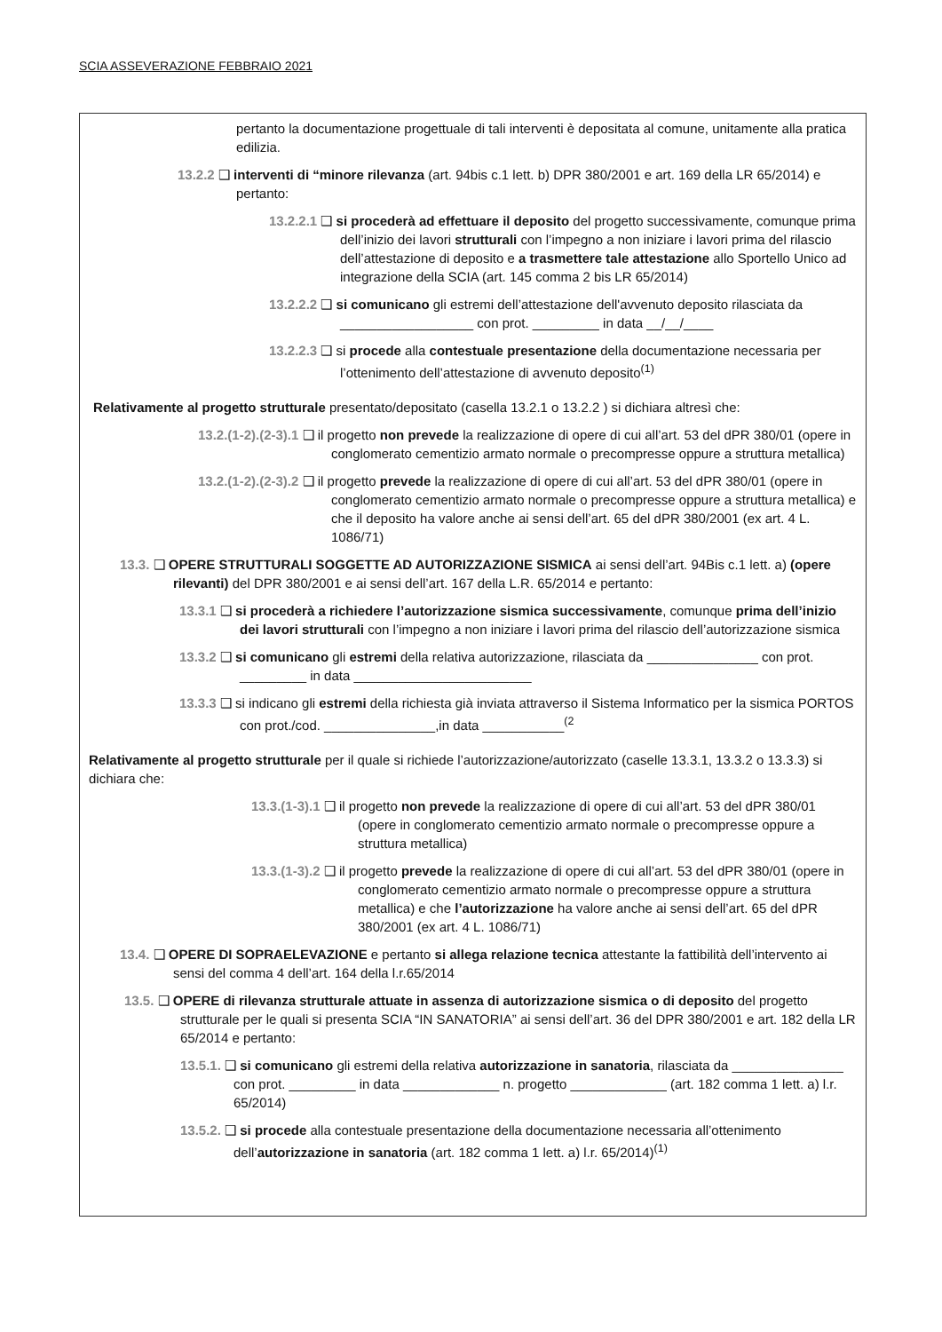SCIA ASSEVERAZIONE FEBBRAIO 2021
pertanto la documentazione progettuale di tali interventi è depositata al comune, unitamente alla pratica edilizia.
13.2.2 ❑ interventi di “minore rilevanza (art. 94bis c.1 lett. b) DPR 380/2001 e art. 169 della LR 65/2014) e pertanto:
13.2.2.1 ❑ si procederà ad effettuare il deposito del progetto successivamente, comunque prima dell’inizio dei lavori strutturali con l’impegno a non iniziare i lavori prima del rilascio dell’attestazione di deposito e a trasmettere tale attestazione allo Sportello Unico ad integrazione della SCIA (art. 145 comma 2 bis LR 65/2014)
13.2.2.2 ❑ si comunicano gli estremi dell’attestazione dell'avvenuto deposito rilasciata da __________________ con prot. _________ in data __/__/____
13.2.2.3 ❑ si procede alla contestuale presentazione della documentazione necessaria per l’ottenimento dell’attestazione di avvenuto deposito<sup>(1)</sup>
Relativamente al progetto strutturale presentato/depositato (casella 13.2.1 o 13.2.2 ) si dichiara altresì che:
13.2.(1-2).(2-3).1 ❑ il progetto non prevede la realizzazione di opere di cui all’art. 53 del dPR 380/01 (opere in conglomerato cementizio armato normale o precompresse oppure a struttura metallica)
13.2.(1-2).(2-3).2 ❑ il progetto prevede la realizzazione di opere di cui all’art. 53 del dPR 380/01 (opere in conglomerato cementizio armato normale o precompresse oppure a struttura metallica) e che il deposito ha valore anche ai sensi dell’art. 65 del dPR 380/2001 (ex art. 4 L. 1086/71)
13.3. ❑ OPERE STRUTTURALI SOGGETTE AD AUTORIZZAZIONE SISMICA ai sensi dell’art. 94Bis c.1 lett. a) (opere rilevanti) del DPR 380/2001 e ai sensi dell’art. 167 della L.R. 65/2014 e pertanto:
13.3.1 ❑ si procederà a richiedere l’autorizzazione sismica successivamente, comunque prima dell’inizio dei lavori strutturali con l’impegno a non iniziare i lavori prima del rilascio dell’autorizzazione sismica
13.3.2 ❑ si comunicano gli estremi della relativa autorizzazione, rilasciata da _______________ con prot. _________ in data ________________________
13.3.3 ❑ si indicano gli estremi della richiesta già inviata attraverso il Sistema Informatico per la sismica PORTOS con prot./cod. _______________,in data ___________<sup>(2</sup>
Relativamente al progetto strutturale per il quale si richiede l’autorizzazione/autorizzato (caselle 13.3.1, 13.3.2 o 13.3.3) si dichiara che:
13.3.(1-3).1 ❑ il progetto non prevede la realizzazione di opere di cui all’art. 53 del dPR 380/01 (opere in conglomerato cementizio armato normale o precompresse oppure a struttura metallica)
13.3.(1-3).2 ❑ il progetto prevede la realizzazione di opere di cui all’art. 53 del dPR 380/01 (opere in conglomerato cementizio armato normale o precompresse oppure a struttura metallica) e che l’autorizzazione ha valore anche ai sensi dell’art. 65 del dPR 380/2001 (ex art. 4 L. 1086/71)
13.4. ❑ OPERE DI SOPRAELEVAZIONE e pertanto si allega relazione tecnica attestante la fattibilità dell’intervento ai sensi del comma 4 dell’art. 164 della l.r.65/2014
13.5. ❑ OPERE di rilevanza strutturale attuate in assenza di autorizzazione sismica o di deposito del progetto strutturale per le quali si presenta SCIA “IN SANATORIA” ai sensi dell’art. 36 del DPR 380/2001 e art. 182 della LR 65/2014 e pertanto:
13.5.1. ❑ si comunicano gli estremi della relativa autorizzazione in sanatoria, rilasciata da _______________ con prot. _________ in data _____________ n. progetto _____________ (art. 182 comma 1 lett. a) l.r. 65/2014)
13.5.2. ❑ si procede alla contestuale presentazione della documentazione necessaria all’ottenimento dell’autorizzazione in sanatoria (art. 182 comma 1 lett. a) l.r. 65/2014)<sup>(1)</sup>